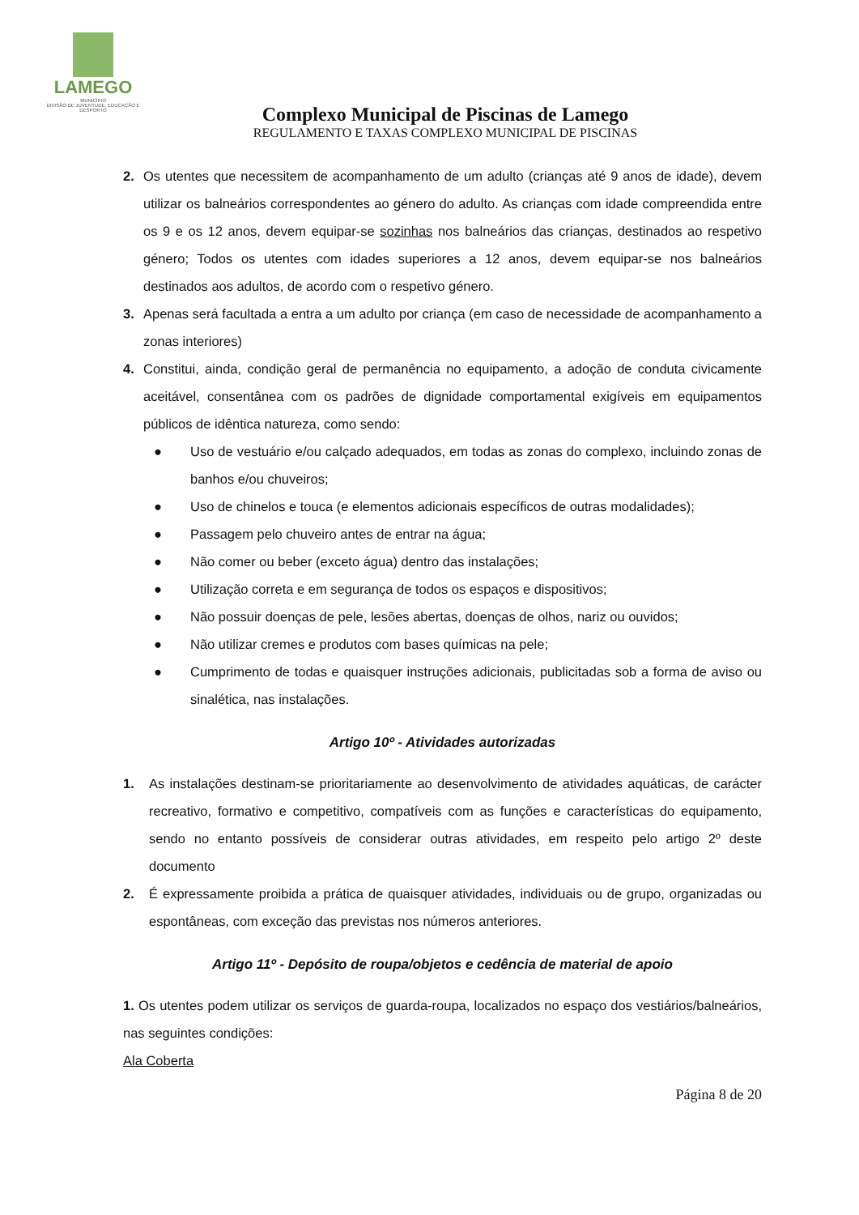LAMEGO
MUNICÍPIO
DIVISÃO DE JUVENTUDE, EDUCAÇÃO E DESPORTO
Complexo Municipal de Piscinas de Lamego
REGULAMENTO E TAXAS COMPLEXO MUNICIPAL DE PISCINAS
2. Os utentes que necessitem de acompanhamento de um adulto (crianças até 9 anos de idade), devem utilizar os balneários correspondentes ao género do adulto. As crianças com idade compreendida entre os 9 e os 12 anos, devem equipar-se sozinhas nos balneários das crianças, destinados ao respetivo género; Todos os utentes com idades superiores a 12 anos, devem equipar-se nos balneários destinados aos adultos, de acordo com o respetivo género.
3. Apenas será facultada a entra a um adulto por criança (em caso de necessidade de acompanhamento a zonas interiores)
4. Constitui, ainda, condição geral de permanência no equipamento, a adoção de conduta civicamente aceitável, consentânea com os padrões de dignidade comportamental exigíveis em equipamentos públicos de idêntica natureza, como sendo:
● Uso de vestuário e/ou calçado adequados, em todas as zonas do complexo, incluindo zonas de banhos e/ou chuveiros;
● Uso de chinelos e touca (e elementos adicionais específicos de outras modalidades);
● Passagem pelo chuveiro antes de entrar na água;
● Não comer ou beber (exceto água) dentro das instalações;
● Utilização correta e em segurança de todos os espaços e dispositivos;
● Não possuir doenças de pele, lesões abertas, doenças de olhos, nariz ou ouvidos;
● Não utilizar cremes e produtos com bases químicas na pele;
● Cumprimento de todas e quaisquer instruções adicionais, publicitadas sob a forma de aviso ou sinalética, nas instalações.
Artigo 10º - Atividades autorizadas
1. As instalações destinam-se prioritariamente ao desenvolvimento de atividades aquáticas, de carácter recreativo, formativo e competitivo, compatíveis com as funções e características do equipamento, sendo no entanto possíveis de considerar outras atividades, em respeito pelo artigo 2º deste documento
2. É expressamente proibida a prática de quaisquer atividades, individuais ou de grupo, organizadas ou espontâneas, com exceção das previstas nos números anteriores.
Artigo 11º - Depósito de roupa/objetos e cedência de material de apoio
1. Os utentes podem utilizar os serviços de guarda-roupa, localizados no espaço dos vestiários/balneários, nas seguintes condições:
Ala Coberta
Página 8 de 20